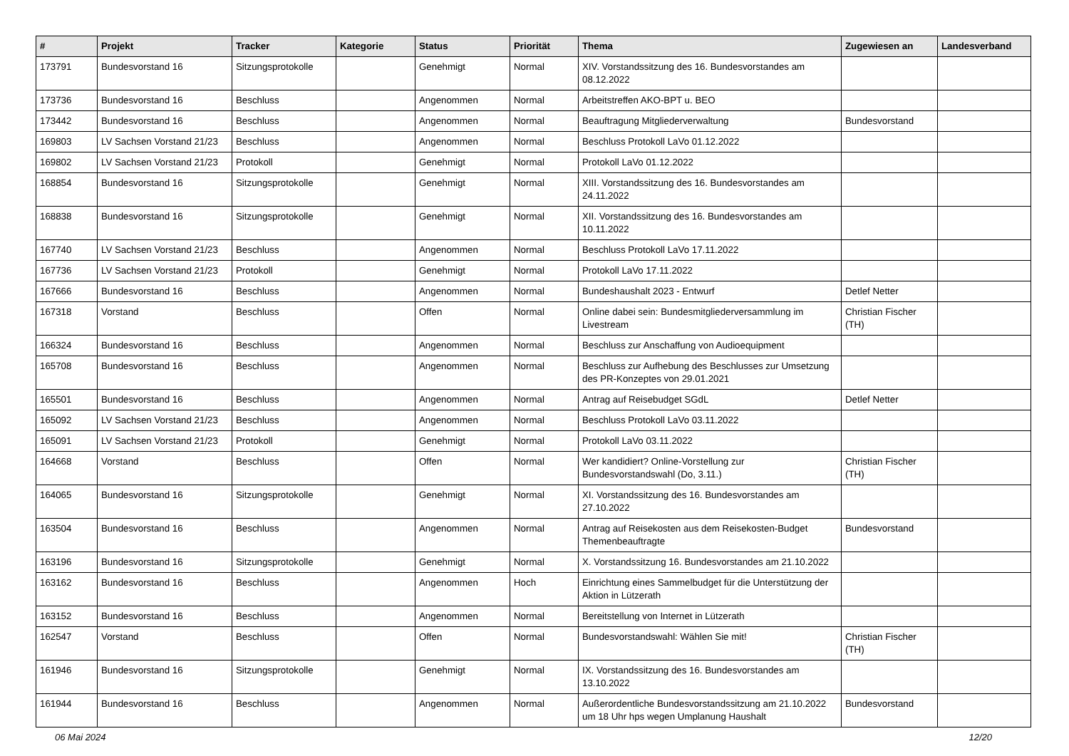| # | Projekt | Tracker | Kategorie | Status | Priorität | Thema | Zugewiesen an | Landesverband |
| --- | --- | --- | --- | --- | --- | --- | --- | --- |
| 173791 | Bundesvorstand 16 | Sitzungsprotokolle | | Genehmigt | Normal | XIV. Vorstandssitzung des 16. Bundesvorstandes am 08.12.2022 | | |
| 173736 | Bundesvorstand 16 | Beschluss | | Angenommen | Normal | Arbeitstreffen AKO-BPT u. BEO | | |
| 173442 | Bundesvorstand 16 | Beschluss | | Angenommen | Normal | Beauftragung Mitgliederverwaltung | Bundesvorstand | |
| 169803 | LV Sachsen Vorstand 21/23 | Beschluss | | Angenommen | Normal | Beschluss Protokoll LaVo 01.12.2022 | | |
| 169802 | LV Sachsen Vorstand 21/23 | Protokoll | | Genehmigt | Normal | Protokoll LaVo 01.12.2022 | | |
| 168854 | Bundesvorstand 16 | Sitzungsprotokolle | | Genehmigt | Normal | XIII. Vorstandssitzung des 16. Bundesvorstandes am 24.11.2022 | | |
| 168838 | Bundesvorstand 16 | Sitzungsprotokolle | | Genehmigt | Normal | XII. Vorstandssitzung des 16. Bundesvorstandes am 10.11.2022 | | |
| 167740 | LV Sachsen Vorstand 21/23 | Beschluss | | Angenommen | Normal | Beschluss Protokoll LaVo 17.11.2022 | | |
| 167736 | LV Sachsen Vorstand 21/23 | Protokoll | | Genehmigt | Normal | Protokoll LaVo 17.11.2022 | | |
| 167666 | Bundesvorstand 16 | Beschluss | | Angenommen | Normal | Bundeshaushalt 2023 - Entwurf | Detlef Netter | |
| 167318 | Vorstand | Beschluss | | Offen | Normal | Online dabei sein: Bundesmitgliederversammlung im Livestream | Christian Fischer (TH) | |
| 166324 | Bundesvorstand 16 | Beschluss | | Angenommen | Normal | Beschluss zur Anschaffung von Audioequipment | | |
| 165708 | Bundesvorstand 16 | Beschluss | | Angenommen | Normal | Beschluss zur Aufhebung des Beschlusses zur Umsetzung des PR-Konzeptes von 29.01.2021 | | |
| 165501 | Bundesvorstand 16 | Beschluss | | Angenommen | Normal | Antrag auf Reisebudget SGdL | Detlef Netter | |
| 165092 | LV Sachsen Vorstand 21/23 | Beschluss | | Angenommen | Normal | Beschluss Protokoll LaVo 03.11.2022 | | |
| 165091 | LV Sachsen Vorstand 21/23 | Protokoll | | Genehmigt | Normal | Protokoll LaVo 03.11.2022 | | |
| 164668 | Vorstand | Beschluss | | Offen | Normal | Wer kandidiert? Online-Vorstellung zur Bundesvorstandswahl (Do, 3.11.) | Christian Fischer (TH) | |
| 164065 | Bundesvorstand 16 | Sitzungsprotokolle | | Genehmigt | Normal | XI. Vorstandssitzung des 16. Bundesvorstandes am 27.10.2022 | | |
| 163504 | Bundesvorstand 16 | Beschluss | | Angenommen | Normal | Antrag auf Reisekosten aus dem Reisekosten-Budget Themenbeauftragte | Bundesvorstand | |
| 163196 | Bundesvorstand 16 | Sitzungsprotokolle | | Genehmigt | Normal | X. Vorstandssitzung 16. Bundesvorstandes am 21.10.2022 | | |
| 163162 | Bundesvorstand 16 | Beschluss | | Angenommen | Hoch | Einrichtung eines Sammelbudget für die Unterstützung der Aktion in Lützerath | | |
| 163152 | Bundesvorstand 16 | Beschluss | | Angenommen | Normal | Bereitstellung von Internet in Lützerath | | |
| 162547 | Vorstand | Beschluss | | Offen | Normal | Bundesvorstandswahl: Wählen Sie mit! | Christian Fischer (TH) | |
| 161946 | Bundesvorstand 16 | Sitzungsprotokolle | | Genehmigt | Normal | IX. Vorstandssitzung des 16. Bundesvorstandes am 13.10.2022 | | |
| 161944 | Bundesvorstand 16 | Beschluss | | Angenommen | Normal | Außerordentliche Bundesvorstandssitzung am 21.10.2022 um 18 Uhr hps wegen Umplanung Haushalt | Bundesvorstand | |
06 Mai 2024 12/20